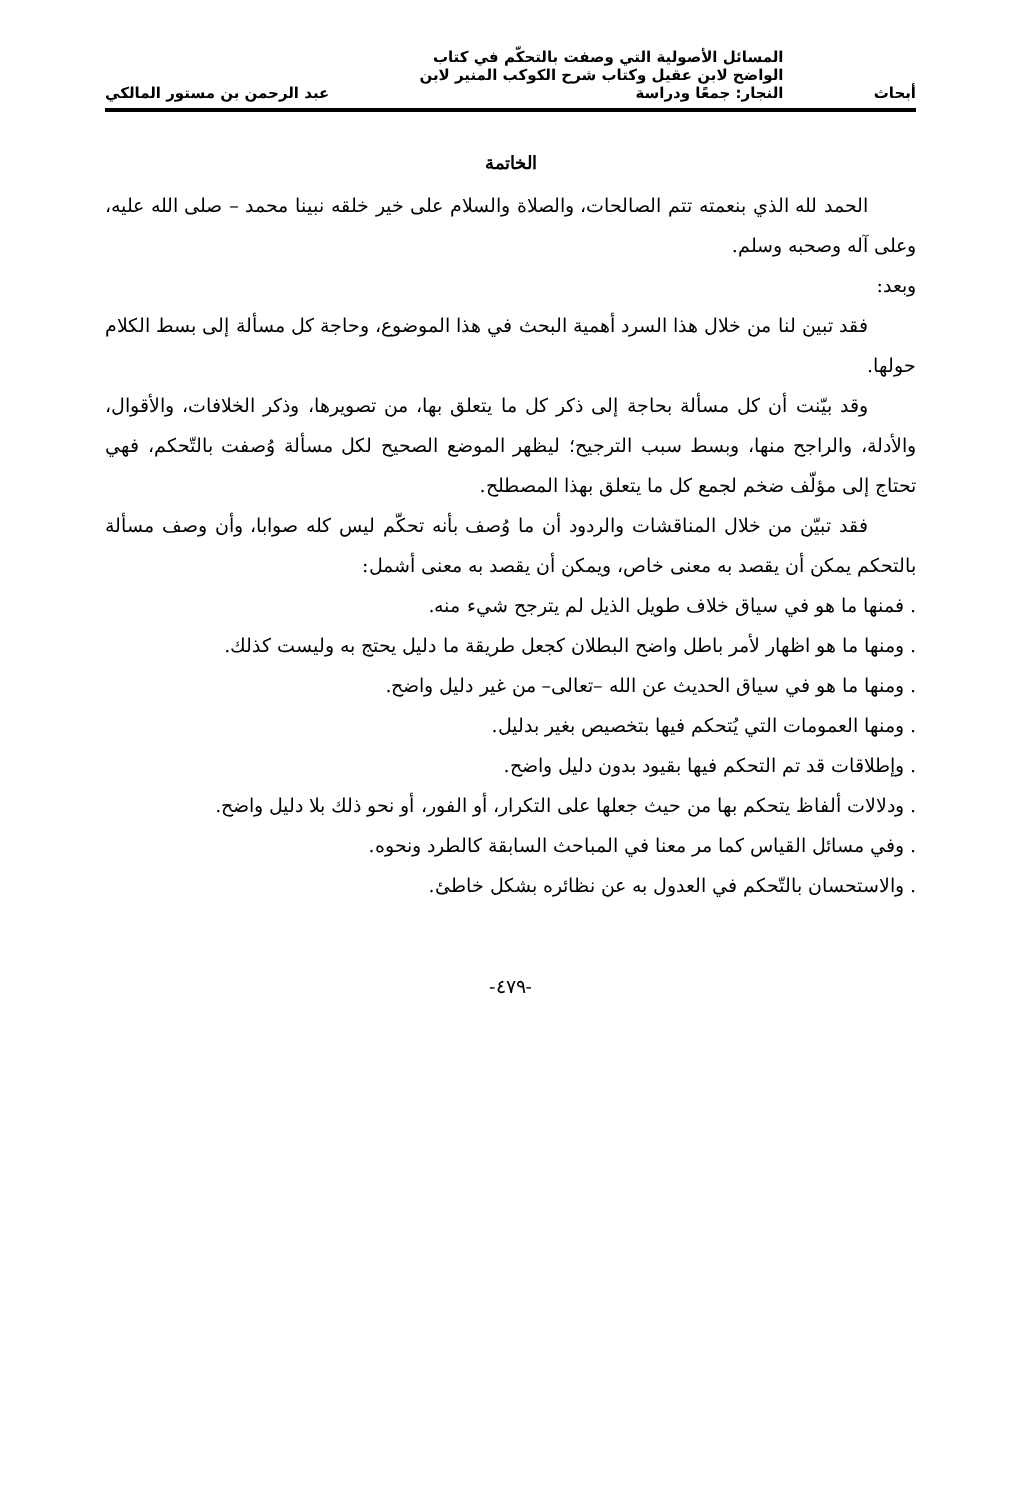أبحاث
المسائل الأصولية التي وصفت بالتحكّم في كتاب
الواضح لابن عقيل وكتاب شرح الكوكب المنير لابن
النجار: جمعًا ودراسة
عبد الرحمن بن مستور المالكي
الخاتمة
الحمد لله الذي بنعمته تتم الصالحات، والصلاة والسلام على خير خلقه نبينا محمد – صلى الله عليه، وعلى آله وصحبه وسلم.
وبعد:
فقد تبين لنا من خلال هذا السرد أهمية البحث في هذا الموضوع، وحاجة كل مسألة إلى بسط الكلام حولها.
وقد بيّنت أن كل مسألة بحاجة إلى ذكر كل ما يتعلق بها، من تصويرها، وذكر الخلافات، والأقوال، والأدلة، والراجح منها، وبسط سبب الترجيح؛ ليظهر الموضع الصحيح لكل مسألة وُصفت بالتّحكم، فهي تحتاج إلى مؤلّف ضخم لجمع كل ما يتعلق بهذا المصطلح.
فقد تبيّن من خلال المناقشات والردود أن ما وُصف بأنه تحكّم ليس كله صوابا، وأن وصف مسألة بالتحكم يمكن أن يقصد به معنى خاص، ويمكن أن يقصد به معنى أشمل:
. فمنها ما هو في سياق خلاف طويل الذيل لم يترجح شيء منه.
. ومنها ما هو اظهار لأمر باطل واضح البطلان كجعل طريقة ما دليل يحتج به وليست كذلك.
. ومنها ما هو في سياق الحديث عن الله –تعالى– من غير دليل واضح.
. ومنها العمومات التي يُتحكم فيها بتخصيص بغير بدليل.
. وإطلاقات قد تم التحكم فيها بقيود بدون دليل واضح.
. ودلالات ألفاظ يتحكم بها من حيث جعلها على التكرار، أو الفور، أو نحو ذلك بلا دليل واضح.
. وفي مسائل القياس كما مر معنا في المباحث السابقة كالطرد ونحوه.
. والاستحسان بالتّحكم في العدول به عن نظائره بشكل خاطئ.
-٤٧٩-